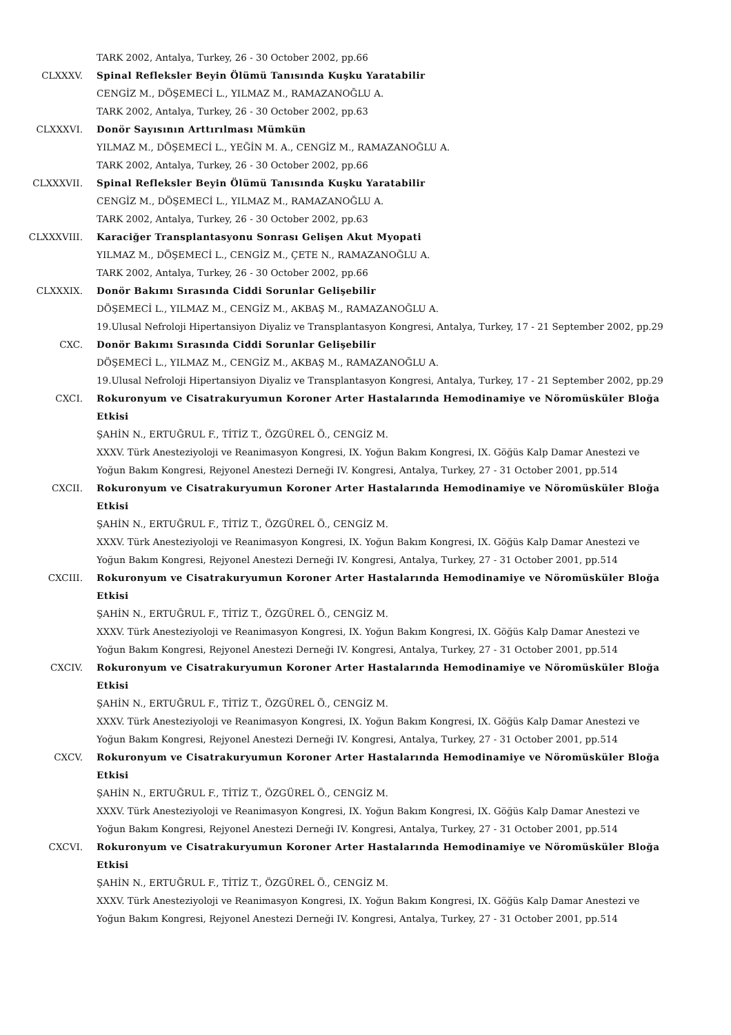TARK 2002, Antalya, Turkey, 26 - 30 October 2002, pp.66
CLXXXV. Spinal Refleksler Beyin Ölümü Tanısında Kuşku Yaratabilir
CENGİZ M., DÖŞEMECİ L., YILMAZ M., RAMAZANOĞLU A.
TARK 2002, Antalya, Turkey, 26 - 30 October 2002, pp.63
CLXXXVI. Donör Sayısının Arttırılması Mümkün
YILMAZ M., DÖŞEMECİ L., YEĞİN M. A., CENGİZ M., RAMAZANOĞLU A.
TARK 2002, Antalya, Turkey, 26 - 30 October 2002, pp.66
CLXXXVII. Spinal Refleksler Beyin Ölümü Tanısında Kuşku Yaratabilir
CENGİZ M., DÖŞEMECİ L., YILMAZ M., RAMAZANOĞLU A.
TARK 2002, Antalya, Turkey, 26 - 30 October 2002, pp.63
CLXXXVIII. Karaciğer Transplantasyonu Sonrası Gelişen Akut Myopati
YILMAZ M., DÖŞEMECİ L., CENGİZ M., ÇETE N., RAMAZANOĞLU A.
TARK 2002, Antalya, Turkey, 26 - 30 October 2002, pp.66
CLXXXIX. Donör Bakımı Sırasında Ciddi Sorunlar Gelişebilir
DÖŞEMECİ L., YILMAZ M., CENGİZ M., AKBAŞ M., RAMAZANOĞLU A.
19.Ulusal Nefroloji Hipertansiyon Diyaliz ve Transplantasyon Kongresi, Antalya, Turkey, 17 - 21 September 2002, pp.29
CXC. Donör Bakımı Sırasında Ciddi Sorunlar Gelişebilir
DÖŞEMECİ L., YILMAZ M., CENGİZ M., AKBAŞ M., RAMAZANOĞLU A.
19.Ulusal Nefroloji Hipertansiyon Diyaliz ve Transplantasyon Kongresi, Antalya, Turkey, 17 - 21 September 2002, pp.29
CXCI. Rokuronyum ve Cisatrakuryumun Koroner Arter Hastalarında Hemodinamiye ve Nöromüsküler Bloğa Etkisi
ŞAHİN N., ERTUĞRUL F., TİTİZ T., ÖZGÜREL Ö., CENGİZ M.
XXXV. Türk Anesteziyoloji ve Reanimasyon Kongresi, IX. Yoğun Bakım Kongresi, IX. Göğüs Kalp Damar Anestezi ve Yoğun Bakım Kongresi, Rejyonel Anestezi Derneği IV. Kongresi, Antalya, Turkey, 27 - 31 October 2001, pp.514
CXCII. Rokuronyum ve Cisatrakuryumun Koroner Arter Hastalarında Hemodinamiye ve Nöromüsküler Bloğa Etkisi
ŞAHİN N., ERTUĞRUL F., TİTİZ T., ÖZGÜREL Ö., CENGİZ M.
XXXV. Türk Anesteziyoloji ve Reanimasyon Kongresi, IX. Yoğun Bakım Kongresi, IX. Göğüs Kalp Damar Anestezi ve Yoğun Bakım Kongresi, Rejyonel Anestezi Derneği IV. Kongresi, Antalya, Turkey, 27 - 31 October 2001, pp.514
CXCIII. Rokuronyum ve Cisatrakuryumun Koroner Arter Hastalarında Hemodinamiye ve Nöromüsküler Bloğa Etkisi
ŞAHİN N., ERTUĞRUL F., TİTİZ T., ÖZGÜREL Ö., CENGİZ M.
XXXV. Türk Anesteziyoloji ve Reanimasyon Kongresi, IX. Yoğun Bakım Kongresi, IX. Göğüs Kalp Damar Anestezi ve Yoğun Bakım Kongresi, Rejyonel Anestezi Derneği IV. Kongresi, Antalya, Turkey, 27 - 31 October 2001, pp.514
CXCIV. Rokuronyum ve Cisatrakuryumun Koroner Arter Hastalarında Hemodinamiye ve Nöromüsküler Bloğa Etkisi
ŞAHİN N., ERTUĞRUL F., TİTİZ T., ÖZGÜREL Ö., CENGİZ M.
XXXV. Türk Anesteziyoloji ve Reanimasyon Kongresi, IX. Yoğun Bakım Kongresi, IX. Göğüs Kalp Damar Anestezi ve Yoğun Bakım Kongresi, Rejyonel Anestezi Derneği IV. Kongresi, Antalya, Turkey, 27 - 31 October 2001, pp.514
CXCV. Rokuronyum ve Cisatrakuryumun Koroner Arter Hastalarında Hemodinamiye ve Nöromüsküler Bloğa Etkisi
ŞAHİN N., ERTUĞRUL F., TİTİZ T., ÖZGÜREL Ö., CENGİZ M.
XXXV. Türk Anesteziyoloji ve Reanimasyon Kongresi, IX. Yoğun Bakım Kongresi, IX. Göğüs Kalp Damar Anestezi ve Yoğun Bakım Kongresi, Rejyonel Anestezi Derneği IV. Kongresi, Antalya, Turkey, 27 - 31 October 2001, pp.514
CXCVI. Rokuronyum ve Cisatrakuryumun Koroner Arter Hastalarında Hemodinamiye ve Nöromüsküler Bloğa Etkisi
ŞAHİN N., ERTUĞRUL F., TİTİZ T., ÖZGÜREL Ö., CENGİZ M.
XXXV. Türk Anesteziyoloji ve Reanimasyon Kongresi, IX. Yoğun Bakım Kongresi, IX. Göğüs Kalp Damar Anestezi ve Yoğun Bakım Kongresi, Rejyonel Anestezi Derneği IV. Kongresi, Antalya, Turkey, 27 - 31 October 2001, pp.514